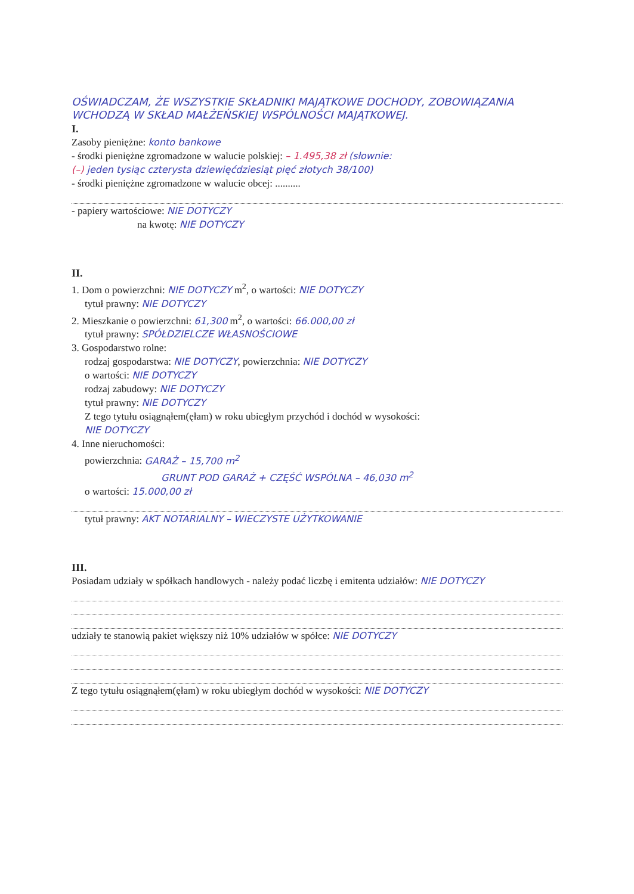OŚWIADCZAM, ŻE WSZYSTKIE SKŁADNIKI MAJĄTKOWE DOCHODY, ZOBOWIĄZANIA WCHODZĄ W SKŁAD MAŁŻEŃSKIEJ WSPÓLNOŚCI MAJĄTKOWEJ.
I.
Zasoby pieniężne: konto bankowe
- środki pieniężne zgromadzone w walucie polskiej: – 1.495,38 zł (słownie:
(–) jeden tysiąc czterysta dziewięćdziesiąt pięć złotych 38/100)
- środki pieniężne zgromadzone w walucie obcej: ..........
- papiery wartościowe: NIE DOTYCZY
na kwotę: NIE DOTYCZY
II.
1. Dom o powierzchni: NIE DOTYCZY m<sup>2</sup>, o wartości: NIE DOTYCZY
tytuł prawny: NIE DOTYCZY
2. Mieszkanie o powierzchni: 61,300 m<sup>2</sup>, o wartości: 66.000,00 zł
tytuł prawny: SPÓŁDZIELCZE WŁASNOŚCIOWE
3. Gospodarstwo rolne:
rodzaj gospodarstwa: NIE DOTYCZY, powierzchnia: NIE DOTYCZY
o wartości: NIE DOTYCZY
rodzaj zabudowy: NIE DOTYCZY
tytuł prawny: NIE DOTYCZY
Z tego tytułu osiągnąłem(ęłam) w roku ubiegłym przychód i dochód w wysokości:
NIE DOTYCZY
4. Inne nieruchomości:
powierzchnia: GARAŻ – 15,700 m<sup>2</sup>
GRUNT POD GARAŻ + CZĘŚĆ WSPÓLNA – 46,030 m<sup>2</sup>
o wartości: 15.000,00 zł
tytuł prawny: AKT NOTARIALNY – WIECZYSTE UŻYTKOWANIE
III.
Posiadam udziały w spółkach handlowych - należy podać liczbę i emitenta udziałów: NIE DOTYCZY
udziały te stanowią pakiet większy niż 10% udziałów w spółce: NIE DOTYCZY
Z tego tytułu osiągnąłem(ęłam) w roku ubiegłym dochód w wysokości: NIE DOTYCZY